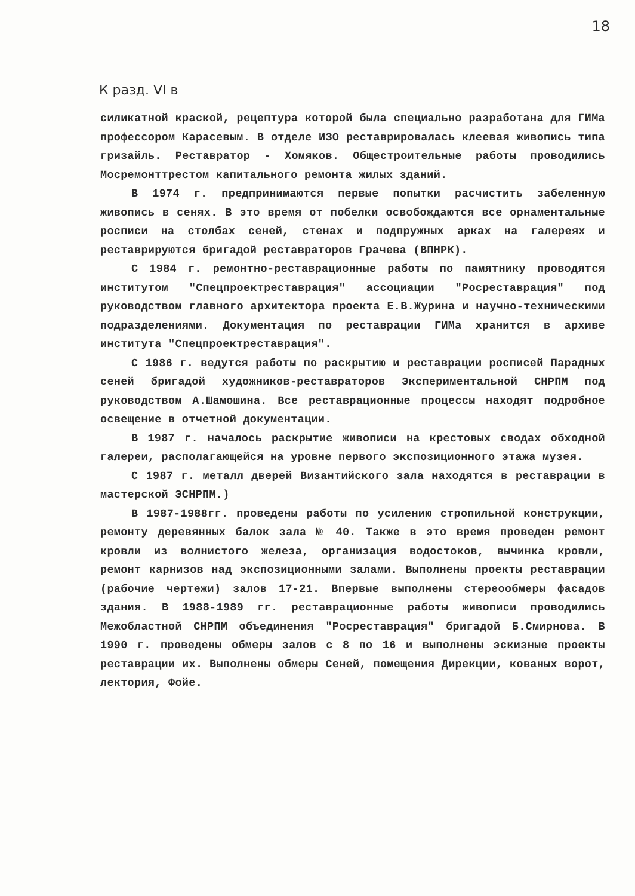18
К разд. VI в
силикатной краской, рецептура которой была специально разработана для ГИМа профессором Карасевым. В отделе ИЗО реставрировалась клеевая живопись типа гризайль. Реставратор - Хомяков. Общестроительные работы проводились Мосремонттрестом капитального ремонта жилых зданий.
В 1974 г. предпринимаются первые попытки расчистить забеленную живопись в сенях. В это время от побелки освобождаются все орнаментальные росписи на столбах сеней, стенах и подпружных арках на галереях и реставрируются бригадой реставраторов Грачева (ВПНРК).
С 1984 г. ремонтно-реставрационные работы по памятнику проводятся институтом "Спецпроектреставрация" ассоциации "Росреставрация" под руководством главного архитектора проекта Е.В.Журина и научно-техническими подразделениями. Документация по реставрации ГИМа хранится в архиве института "Спецпроектреставрация".
С 1986 г. ведутся работы по раскрытию и реставрации росписей Парадных сеней бригадой художников-реставраторов Экспериментальной СНРПМ под руководством А.Шамошина. Все реставрационные процессы находят подробное освещение в отчетной документации.
В 1987 г. началось раскрытие живописи на крестовых сводах обходной галереи, располагающейся на уровне первого экспозиционного этажа музея.
С 1987 г. металл дверей Византийского зала находятся в реставрации в мастерской ЭСНРПМ.)
В 1987-1988гг. проведены работы по усилению стропильной конструкции, ремонту деревянных балок зала № 40. Также в это время проведен ремонт кровли из волнистого железа, организация водостоков, вычинка кровли, ремонт карнизов над экспозиционными залами. Выполнены проекты реставрации (рабочие чертежи) залов 17-21. Впервые выполнены стереообмеры фасадов здания. В 1988-1989 гг. реставрационные работы живописи проводились Межобластной СНРПМ объединения "Росреставрация" бригадой Б.Смирнова. В 1990 г. проведены обмеры залов с 8 по 16 и выполнены эскизные проекты реставрации их. Выполнены обмеры Сеней, помещения Дирекции, кованых ворот, лектория, Фойе.